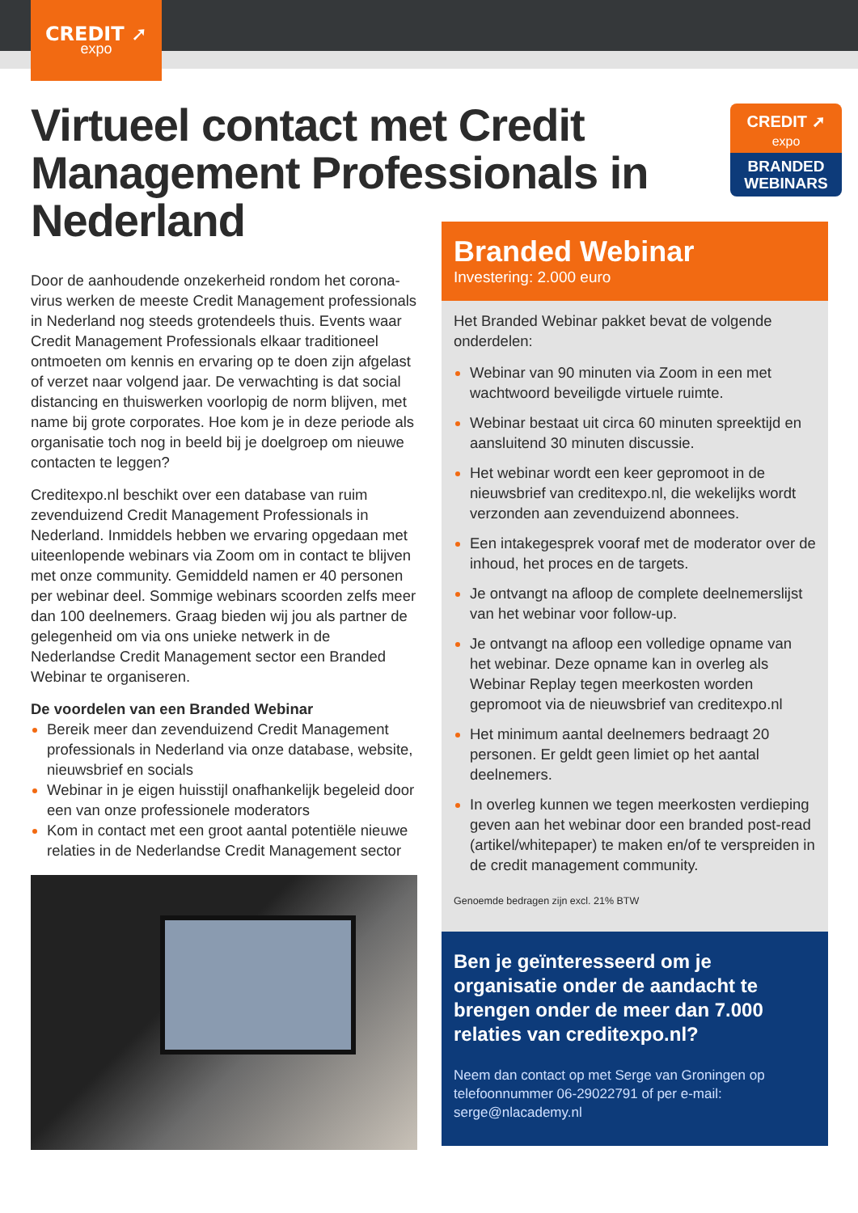CREDIT ➚
expo
Virtueel contact met Credit Management Professionals in Nederland
CREDIT ➚
expo
BRANDED
WEBINARS
Door de aanhoudende onzekerheid rondom het corona­virus werken de meeste Credit Management professio­nals in Nederland nog steeds grotendeels thuis. Events waar Credit Management Professionals elkaar traditioneel ontmoeten om kennis en ervaring op te doen zijn afgelast of verzet naar volgend jaar. De verwachting is dat social distancing en thuiswerken voorlopig de norm blijven, met name bij grote corporates. Hoe kom je in deze periode als organisatie toch nog in beeld bij je doelgroep om nieuwe contacten te leggen?
Creditexpo.nl beschikt over een database van ruim zevenduizend Credit Management Professionals in Nederland. Inmiddels hebben we ervaring opgedaan met uiteenlopende webinars via Zoom om in contact te blijven met onze community. Gemiddeld namen er 40 personen per webinar deel. Sommige webinars scoorden zelfs meer dan 100 deelnemers. Graag bieden wij jou als partner de gelegenheid om via ons unieke netwerk in de Nederlandse Credit Management sector een Branded Webinar te organiseren.
De voordelen van een Branded Webinar
Bereik meer dan zevenduizend Credit Management professionals in Nederland via onze database, website, nieuwsbrief en socials
Webinar in je eigen huisstijl onafhankelijk begeleid door een van onze professionele moderators
Kom in contact met een groot aantal potentiële nieuwe relaties in de Nederlandse Credit Management sector
Branded Webinar
Investering: 2.000 euro
Het Branded Webinar pakket bevat de volgende onderdelen:
Webinar van 90 minuten via Zoom in een met wachtwoord beveiligde virtuele ruimte.
Webinar bestaat uit circa 60 minuten spreektijd en aansluitend 30 minuten discussie.
Het webinar wordt een keer gepromoot in de nieuwsbrief van creditexpo.nl, die wekelijks wordt verzonden aan zevenduizend abonnees.
Een intakegesprek vooraf met de moderator over de inhoud, het proces en de targets.
Je ontvangt na afloop de complete deelnemers­lijst van het webinar voor follow-up.
Je ontvangt na afloop een volledige opname van het webinar. Deze opname kan in overleg als Webinar Replay tegen meerkosten worden gepromoot via de nieuwsbrief van creditexpo.nl
Het minimum aantal deelnemers bedraagt 20 personen. Er geldt geen limiet op het aantal deelnemers.
In overleg kunnen we tegen meerkosten verdieping geven aan het webinar door een branded post-read (artikel/whitepaper) te maken en/of te verspreiden in de credit management community.
Genoemde bedragen zijn excl. 21% BTW
Ben je geïnteresseerd om je organisatie onder de aandacht te brengen onder de meer dan 7.000 relaties van creditexpo.nl?
Neem dan contact op met Serge van Groningen op telefoonnummer 06-29022791 of per e-mail: serge@nlacademy.nl